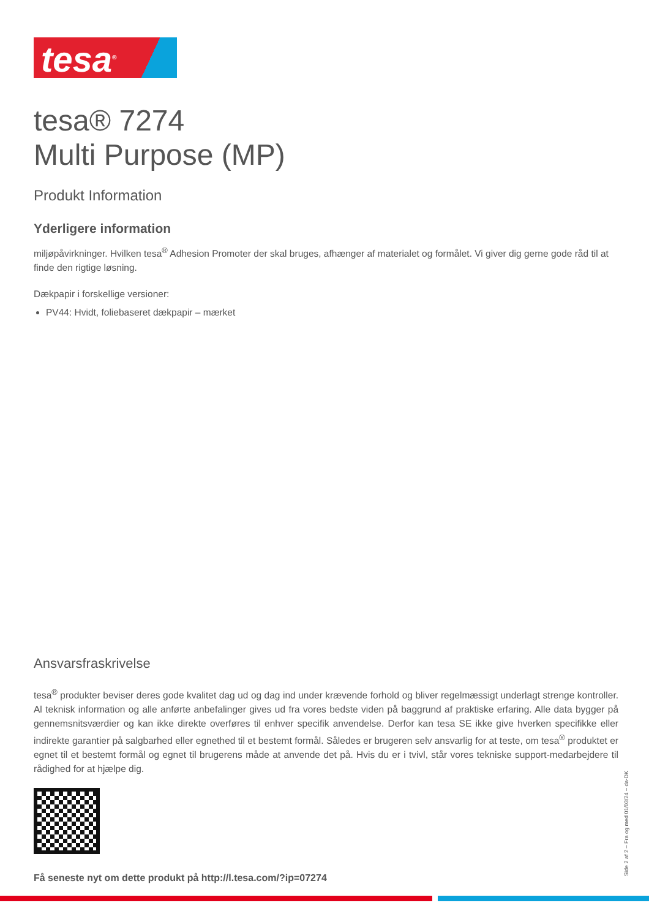tesa<sup>®</sup>
tesa® 7274
Multi Purpose (MP)
Produkt Information
Yderligere information
miljøpåvirkninger. Hvilken tesa<sup>®</sup> Adhesion Promoter der skal bruges, afhænger af materialet og formålet. Vi giver dig gerne gode råd til at finde den rigtige løsning.
Dækpapir i forskellige versioner:
PV44: Hvidt, foliebaseret dækpapir – mærket
Ansvarsfraskrivelse
tesa<sup>®</sup> produkter beviser deres gode kvalitet dag ud og dag ind under krævende forhold og bliver regelmæssigt underlagt strenge kontroller. Al teknisk information og alle anførte anbefalinger gives ud fra vores bedste viden på baggrund af praktiske erfaring. Alle data bygger på gennemsnitsværdier og kan ikke direkte overføres til enhver specifik anvendelse. Derfor kan tesa SE ikke give hverken specifikke eller indirekte garantier på salgbarhed eller egnethed til et bestemt formål. Således er brugeren selv ansvarlig for at teste, om tesa<sup>®</sup> produktet er egnet til et bestemt formål og egnet til brugerens måde at anvende det på. Hvis du er i tvivl, står vores tekniske support-medarbejdere til rådighed for at hjælpe dig.
Få seneste nyt om dette produkt på http://l.tesa.com/?ip=07274
Side 2 af 2 – Fra og med 01/03/24 – da-DK